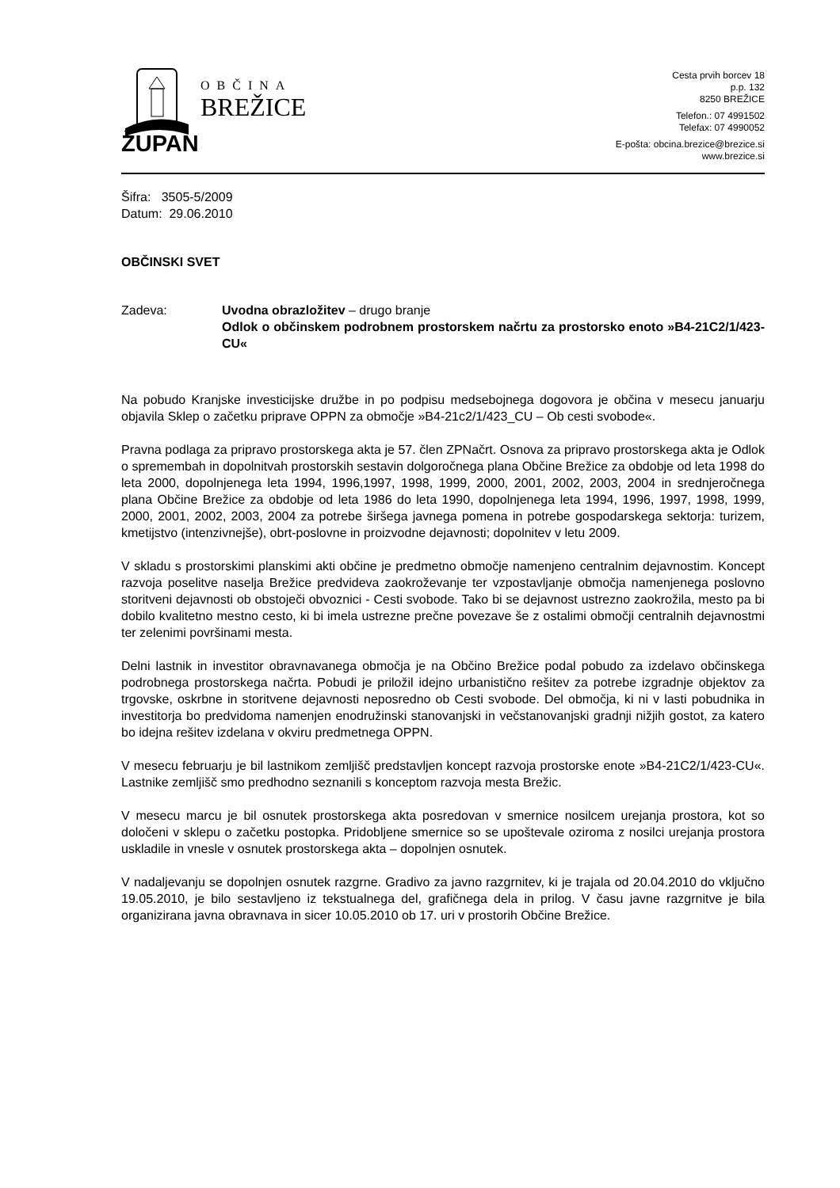OBČINA
BREŽICE
Cesta prvih borcev 18
p.p. 132
8250 BREŽICE
Telefon.: 07 4991502
Telefax: 07 4990052
E-pošta: obcina.brezice@brezice.si
www.brezice.si
ŽUPAN
Šifra: 3505-5/2009
Datum: 29.06.2010
OBČINSKI SVET
Zadeva: Uvodna obrazložitev – drugo branje
Odlok o občinskem podrobnem prostorskem načrtu za prostorsko enoto »B4-21C2/1/423-CU«
Na pobudo Kranjske investicijske družbe in po podpisu medsebojnega dogovora je občina v mesecu januarju objavila Sklep o začetku priprave OPPN za območje »B4-21c2/1/423_CU – Ob cesti svobode«.
Pravna podlaga za pripravo prostorskega akta je 57. člen ZPNačrt. Osnova za pripravo prostorskega akta je Odlok o spremembah in dopolnitvah prostorskih sestavin dolgoročnega plana Občine Brežice za obdobje od leta 1998 do leta 2000, dopolnjenega leta 1994, 1996,1997, 1998, 1999, 2000, 2001, 2002, 2003, 2004 in srednjeročnega plana Občine Brežice za obdobje od leta 1986 do leta 1990, dopolnjenega leta 1994, 1996, 1997, 1998, 1999, 2000, 2001, 2002, 2003, 2004 za potrebe širšega javnega pomena in potrebe gospodarskega sektorja: turizem, kmetijstvo (intenzivnejše), obrt-poslovne in proizvodne dejavnosti; dopolnitev v letu 2009.
V skladu s prostorskimi planskimi akti občine je predmetno območje namenjeno centralnim dejavnostim. Koncept razvoja poselitve naselja Brežice predvideva zaokroževanje ter vzpostavljanje območja namenjenega poslovno storitveni dejavnosti ob obstoječi obvoznici - Cesti svobode. Tako bi se dejavnost ustrezno zaokrožila, mesto pa bi dobilo kvalitetno mestno cesto, ki bi imela ustrezne prečne povezave še z ostalimi območji centralnih dejavnostmi ter zelenimi površinami mesta.
Delni lastnik in investitor obravnavanega območja je na Občino Brežice podal pobudo za izdelavo občinskega podrobnega prostorskega načrta. Pobudi je priložil idejno urbanistično rešitev za potrebe izgradnje objektov za trgovske, oskrbne in storitvene dejavnosti neposredno ob Cesti svobode. Del območja, ki ni v lasti pobudnika in investitorja bo predvidoma namenjen enodružinski stanovanjski in večstanovanjski gradnji nižjih gostot, za katero bo idejna rešitev izdelana v okviru predmetnega OPPN.
V mesecu februarju je bil lastnikom zemljišč predstavljen koncept razvoja prostorske enote »B4-21C2/1/423-CU«. Lastnike zemljišč smo predhodno seznanili s konceptom razvoja mesta Brežic.
V mesecu marcu je bil osnutek prostorskega akta posredovan v smernice nosilcem urejanja prostora, kot so določeni v sklepu o začetku postopka. Pridobljene smernice so se upoštevale oziroma z nosilci urejanja prostora uskladile in vnesle v osnutek prostorskega akta – dopolnjen osnutek.
V nadaljevanju se dopolnjen osnutek razgrne. Gradivo za javno razgrnitev, ki je trajala od 20.04.2010 do vključno 19.05.2010, je bilo sestavljeno iz tekstualnega del, grafičnega dela in prilog. V času javne razgrnitve je bila organizirana javna obravnava in sicer 10.05.2010 ob 17. uri v prostorih Občine Brežice.